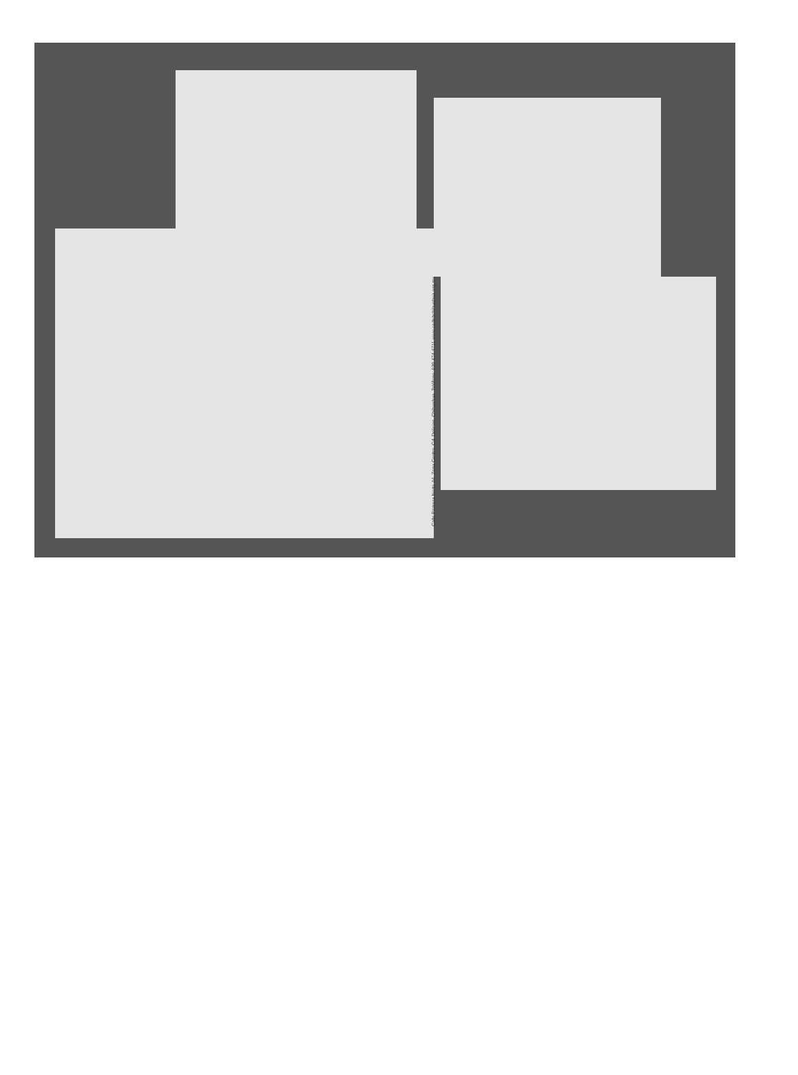Calle Primera Norte 44, Zona Centro, Cd. Delicias, Chihuahua. Teléfono: 639 474 4711 www.cedehchihuahua.org.mx